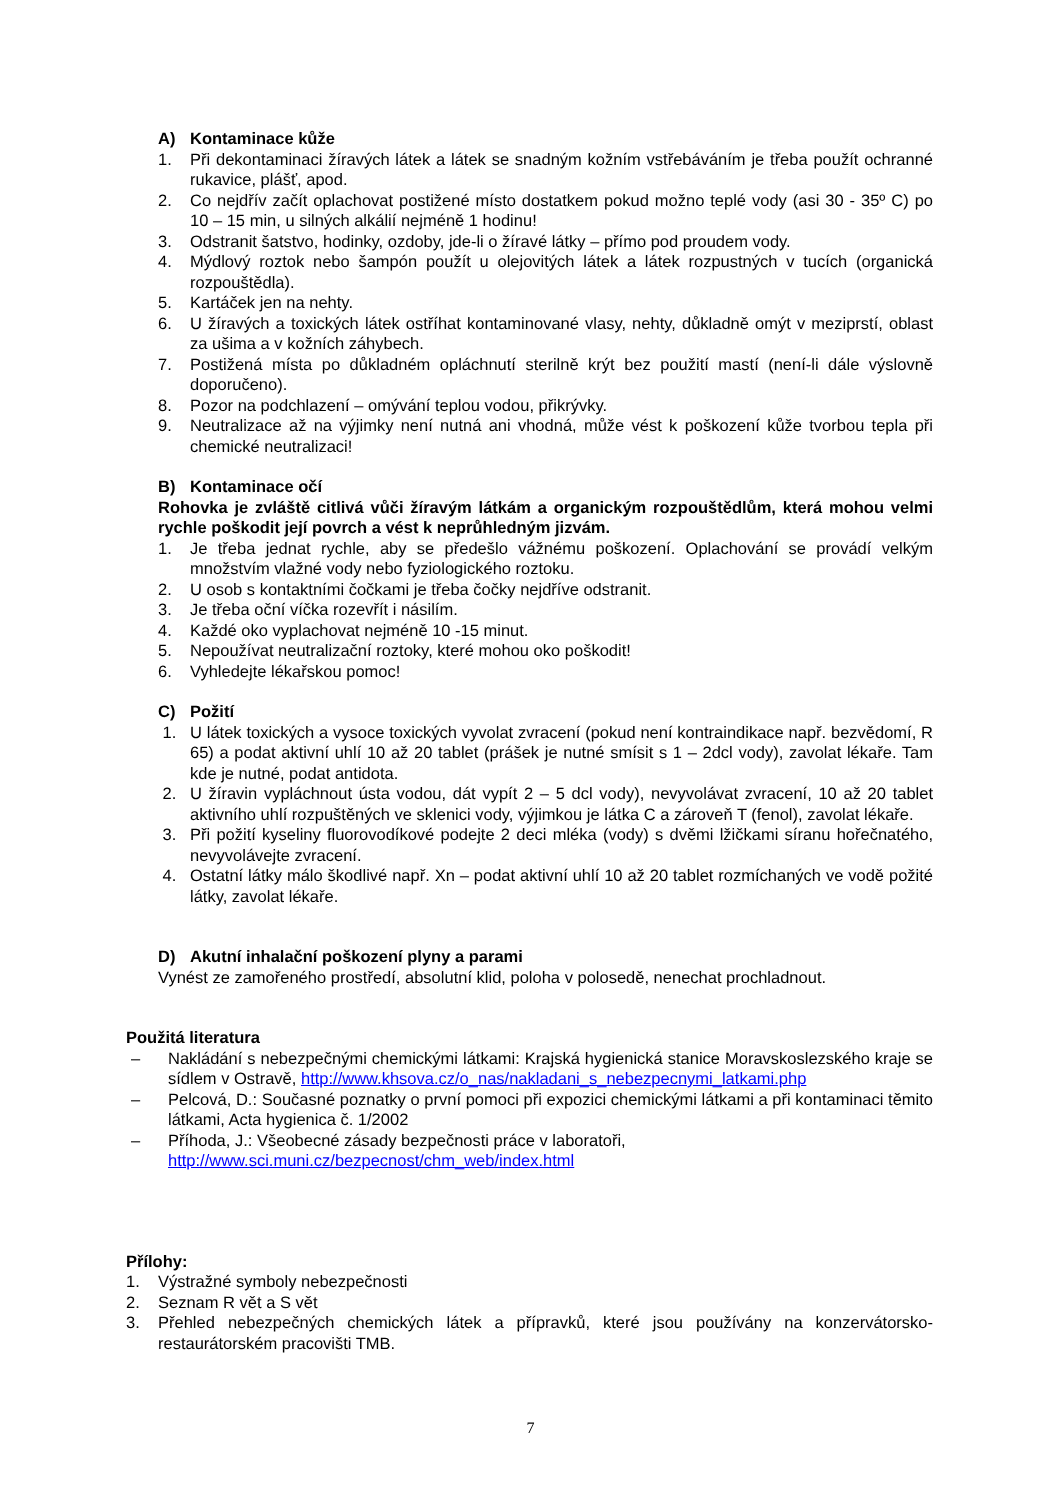A) Kontaminace kůže
1. Při dekontaminaci žíravých látek a látek se snadným kožním vstřebáváním je třeba použít ochranné rukavice, plášť, apod.
2. Co nejdřív začít oplachovat postižené místo dostatkem pokud možno teplé vody (asi 30 - 35º C) po 10 – 15 min, u silných alkálií nejméně 1 hodinu!
3. Odstranit šatstvo, hodinky, ozdoby, jde-li o žíravé látky – přímo pod proudem vody.
4. Mýdlový roztok nebo šampón použít u olejovitých látek a látek rozpustných v tucích (organická rozpouštědla).
5. Kartáček jen na nehty.
6. U žíravých a toxických látek ostříhat kontaminované vlasy, nehty, důkladně omýt v meziprstí, oblast za ušima a v kožních záhybech.
7. Postižená místa po důkladném opláchnutí sterilně krýt bez použití mastí (není-li dále výslovně doporučeno).
8. Pozor na podchlazení – omývání teplou vodou, přikrývky.
9. Neutralizace až na výjimky není nutná ani vhodná, může vést k poškození kůže tvorbou tepla při chemické neutralizaci!
B) Kontaminace očí
Rohovka je zvláště citlivá vůči žíravým látkám a organickým rozpouštědlům, která mohou velmi rychle poškodit její povrch a vést k neprůhledným jizvám.
1. Je třeba jednat rychle, aby se předešlo vážnému poškození. Oplachování se provádí velkým množstvím vlažné vody nebo fyziologického roztoku.
2. U osob s kontaktními čočkami je třeba čočky nejdříve odstranit.
3. Je třeba oční víčka rozevřít i násilím.
4. Každé oko vyplachovat nejméně 10 -15 minut.
5. Nepoužívat neutralizační roztoky, které mohou oko poškodit!
6. Vyhledejte lékařskou pomoc!
C) Požití
1. U látek toxických a vysoce toxických vyvolat zvracení (pokud není kontraindikace např. bezvědomí, R 65) a podat aktivní uhlí 10 až 20 tablet (prášek je nutné smísit s 1 – 2dcl vody), zavolat lékaře. Tam kde je nutné, podat antidota.
2. U žíravin vypláchnout ústa vodou, dát vypít 2 – 5 dcl vody), nevyvolávat zvracení, 10 až 20 tablet aktivního uhlí rozpuštěných ve sklenici vody, výjimkou je látka C a zároveň T (fenol), zavolat lékaře.
3. Při požití kyseliny fluorovodíkové podejte 2 deci mléka (vody) s dvěmi lžičkami síranu hořečnatého, nevyvolávejte zvracení.
4. Ostatní látky málo škodlivé např. Xn – podat aktivní uhlí 10 až 20 tablet rozmíchaných ve vodě požité látky, zavolat lékaře.
D) Akutní inhalační poškození plyny a parami
Vynést ze zamořeného prostředí, absolutní klid, poloha v polosedě, nenechat prochladnout.
Použitá literatura
– Nakládání s nebezpečnými chemickými látkami: Krajská hygienická stanice Moravskoslezského kraje se sídlem v Ostravě, http://www.khsova.cz/o_nas/nakladani_s_nebezpecnymi_latkami.php
– Pelcová, D.: Současné poznatky o první pomoci při expozici chemickými látkami a při kontaminaci těmito látkami, Acta hygienica č. 1/2002
– Příhoda, J.: Všeobecné zásady bezpečnosti práce v laboratoři,
http://www.sci.muni.cz/bezpecnost/chm_web/index.html
Přílohy:
1. Výstražné symboly nebezpečnosti
2. Seznam R vět a S vět
3. Přehled nebezpečných chemických látek a přípravků, které jsou používány na konzervátorsko-restaurátorském pracovišti TMB.
7